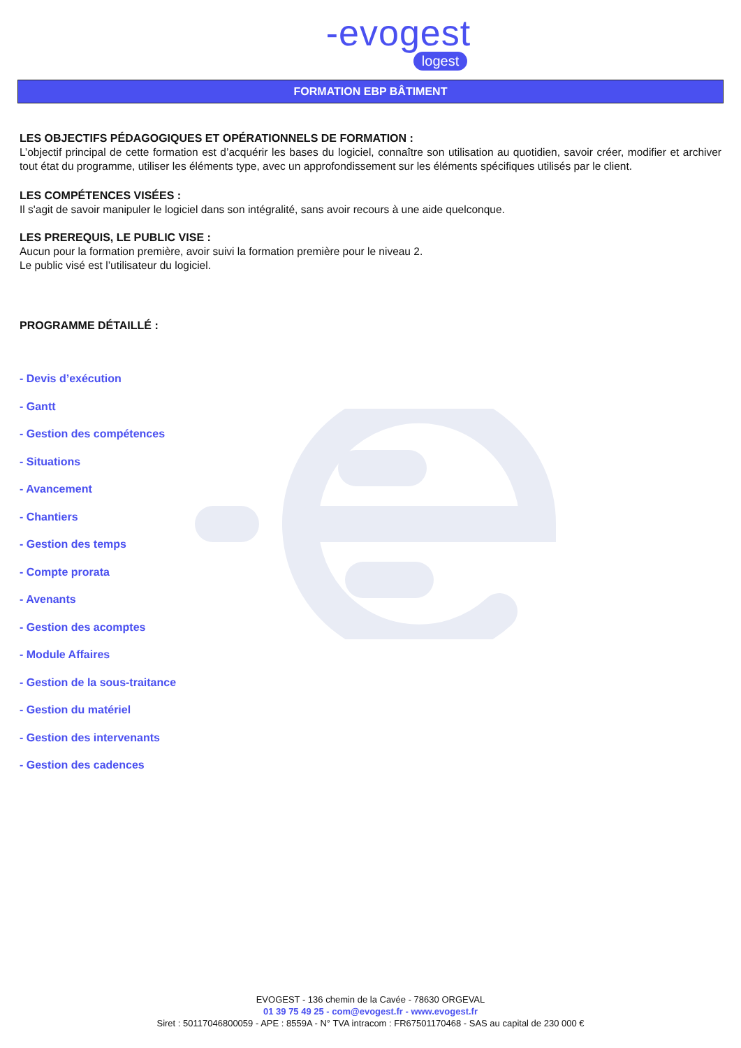-evogest
logest
FORMATION EBP BÂTIMENT
LES OBJECTIFS PÉDAGOGIQUES ET OPÉRATIONNELS DE FORMATION :
L’objectif principal de cette formation est d’acquérir les bases du logiciel, connaître son utilisation au quotidien, savoir créer, modifier et archiver tout état du programme, utiliser les éléments type, avec un approfondissement sur les éléments spécifiques utilisés par le client.
LES COMPÉTENCES VISÉES :
Il s'agit de savoir manipuler le logiciel dans son intégralité, sans avoir recours à une aide quelconque.
LES PREREQUIS, LE PUBLIC VISE :
Aucun pour la formation première, avoir suivi la formation première pour le niveau 2.
Le public visé est l’utilisateur du logiciel.
PROGRAMME DÉTAILLÉ :
- Devis d’exécution
- Gantt
- Gestion des compétences
- Situations
- Avancement
- Chantiers
- Gestion des temps
- Compte prorata
- Avenants
- Gestion des acomptes
- Module Affaires
- Gestion de la sous-traitance
- Gestion du matériel
- Gestion des intervenants
- Gestion des cadences
EVOGEST - 136 chemin de la Cavée - 78630 ORGEVAL
01 39 75 49 25 - com@evogest.fr - www.evogest.fr
Siret : 50117046800059 - APE : 8559A - N° TVA intracom : FR67501170468 - SAS au capital de 230 000 €